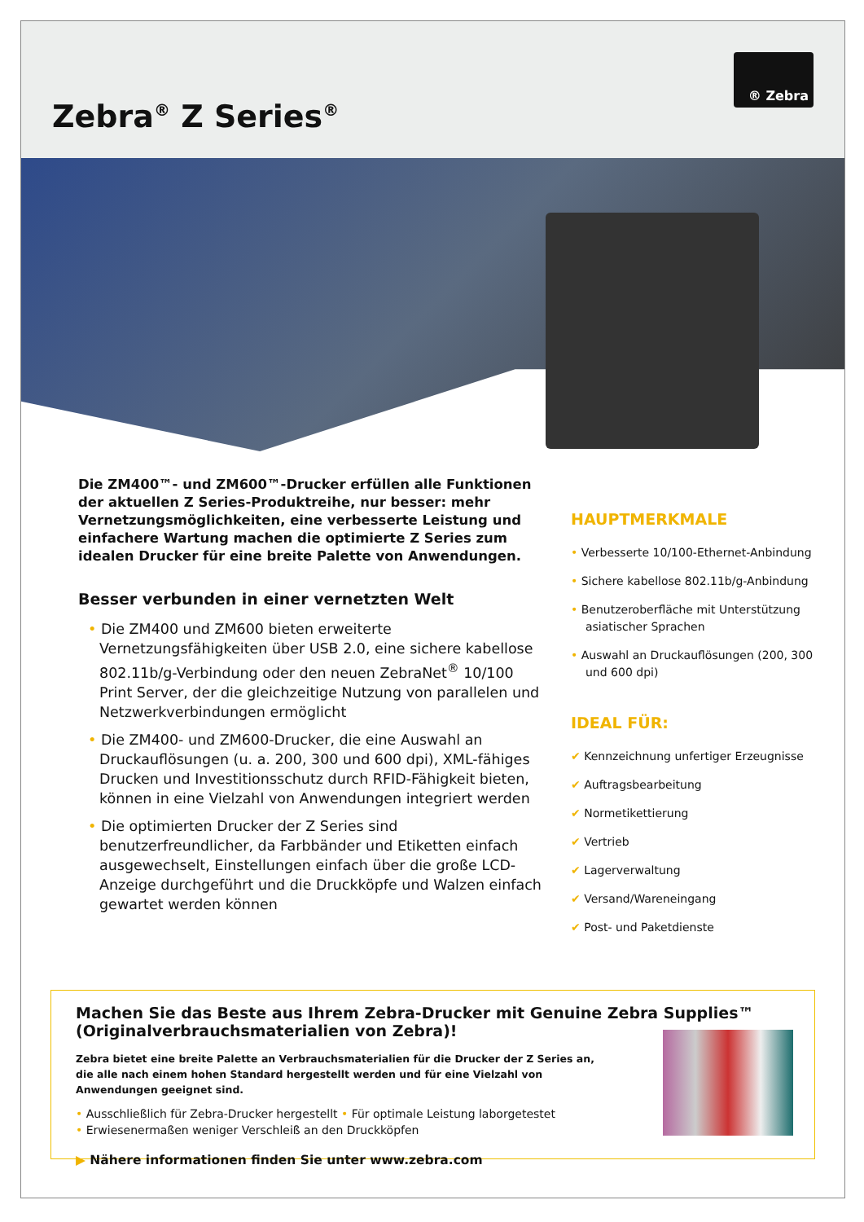Zebra<sup>®</sup> Z Series<sup>®</sup>
® Zebra
Die ZM400™- und ZM600™-Drucker erfüllen alle Funktionen der aktuellen Z Series-Produktreihe, nur besser: mehr Vernetzungsmöglichkeiten, eine verbesserte Leistung und einfachere Wartung machen die optimierte Z Series zum idealen Drucker für eine breite Palette von Anwendungen.
Besser verbunden in einer vernetzten Welt
• Die ZM400 und ZM600 bieten erweiterte Vernetzungsfähigkeiten über USB 2.0, eine sichere kabellose 802.11b/g-Verbindung oder den neuen ZebraNet<sup>®</sup> 10/100 Print Server, der die gleichzeitige Nutzung von parallelen und Netzwerkverbindungen ermöglicht
• Die ZM400- und ZM600-Drucker, die eine Auswahl an Druckauflösungen (u. a. 200, 300 und 600 dpi), XML-fähiges Drucken und Investitionsschutz durch RFID-Fähigkeit bieten, können in eine Vielzahl von Anwendungen integriert werden
• Die optimierten Drucker der Z Series sind benutzerfreundlicher, da Farbbänder und Etiketten einfach ausgewechselt, Einstellungen einfach über die große LCD-Anzeige durchgeführt und die Druckköpfe und Walzen einfach gewartet werden können
HAUPTMERKMALE
• Verbesserte 10/100-Ethernet-Anbindung
• Sichere kabellose 802.11b/g-Anbindung
• Benutzeroberfläche mit Unterstützung asiatischer Sprachen
• Auswahl an Druckauflösungen (200, 300 und 600 dpi)
IDEAL FÜR:
✔ Kennzeichnung unfertiger Erzeugnisse
✔ Auftragsbearbeitung
✔ Normetikettierung
✔ Vertrieb
✔ Lagerverwaltung
✔ Versand/Wareneingang
✔ Post- und Paketdienste
Machen Sie das Beste aus Ihrem Zebra-Drucker mit Genuine Zebra Supplies™ (Originalverbrauchsmaterialien von Zebra)!
Zebra bietet eine breite Palette an Verbrauchsmaterialien für die Drucker der Z Series an, die alle nach einem hohen Standard hergestellt werden und für eine Vielzahl von Anwendungen geeignet sind.
• Ausschließlich für Zebra-Drucker hergestellt • Für optimale Leistung laborgetestet
• Erwiesenermaßen weniger Verschleiß an den Druckköpfen
▶ Nähere informationen finden Sie unter www.zebra.com